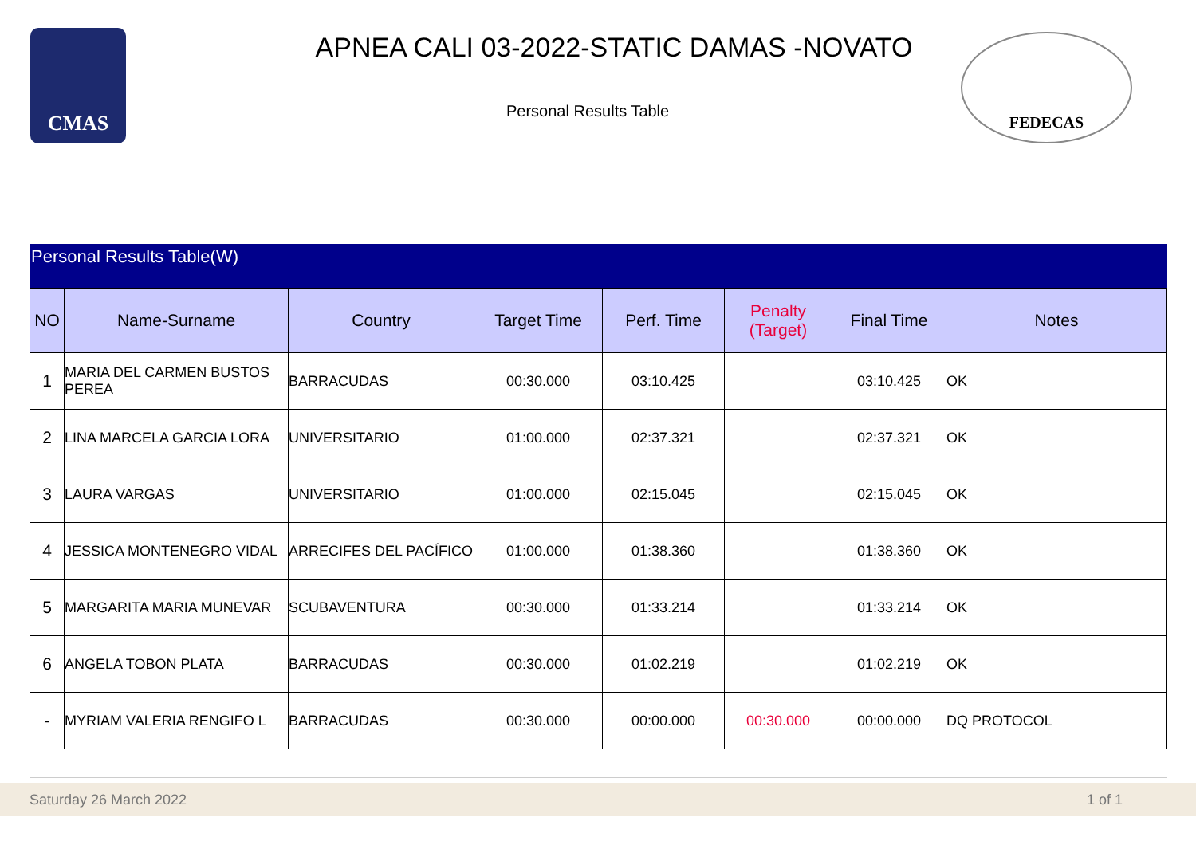CMAS
APNEA CALI 03-2022-STATIC DAMAS -NOVATO
Personal Results Table
FEDECAS
Personal Results Table(W)
| NO | Name-Surname | Country | Target Time | Perf. Time | Penalty (Target) | Final Time | Notes |
| --- | --- | --- | --- | --- | --- | --- | --- |
| 1 | MARIA DEL CARMEN BUSTOS PEREA | BARRACUDAS | 00:30.000 | 03:10.425 | | 03:10.425 | OK |
| 2 | LINA MARCELA GARCIA LORA | UNIVERSITARIO | 01:00.000 | 02:37.321 | | 02:37.321 | OK |
| 3 | LAURA VARGAS | UNIVERSITARIO | 01:00.000 | 02:15.045 | | 02:15.045 | OK |
| 4 | JESSICA MONTENEGRO VIDAL | ARRECIFES DEL PACÍFICO | 01:00.000 | 01:38.360 | | 01:38.360 | OK |
| 5 | MARGARITA MARIA MUNEVAR | SCUBAVENTURA | 00:30.000 | 01:33.214 | | 01:33.214 | OK |
| 6 | ANGELA TOBON PLATA | BARRACUDAS | 00:30.000 | 01:02.219 | | 01:02.219 | OK |
| - | MYRIAM VALERIA RENGIFO L | BARRACUDAS | 00:30.000 | 00:00.000 | 00:30.000 | 00:00.000 | DQ PROTOCOL |
Saturday 26 March 2022 1 of 1